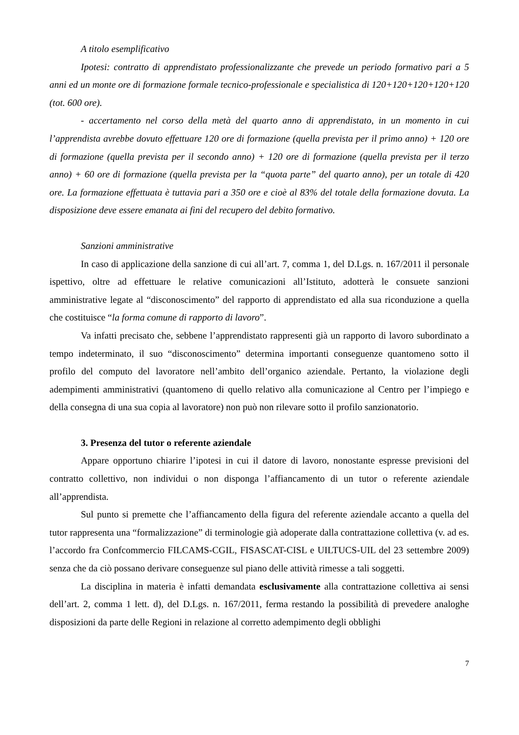A titolo esemplificativo
Ipotesi: contratto di apprendistato professionalizzante che prevede un periodo formativo pari a 5 anni ed un monte ore di formazione formale tecnico-professionale e specialistica di 120+120+120+120+120 (tot. 600 ore).
- accertamento nel corso della metà del quarto anno di apprendistato, in un momento in cui l’apprendista avrebbe dovuto effettuare 120 ore di formazione (quella prevista per il primo anno) + 120 ore di formazione (quella prevista per il secondo anno) + 120 ore di formazione (quella prevista per il terzo anno) + 60 ore di formazione (quella prevista per la “quota parte” del quarto anno), per un totale di 420 ore. La formazione effettuata è tuttavia pari a 350 ore e cioè al 83% del totale della formazione dovuta. La disposizione deve essere emanata ai fini del recupero del debito formativo.
Sanzioni amministrative
In caso di applicazione della sanzione di cui all’art. 7, comma 1, del D.Lgs. n. 167/2011 il personale ispettivo, oltre ad effettuare le relative comunicazioni all’Istituto, adotterà le consuete sanzioni amministrative legate al “disconoscimento” del rapporto di apprendistato ed alla sua riconduzione a quella che costituisce “la forma comune di rapporto di lavoro”.
Va infatti precisato che, sebbene l’apprendistato rappresenti già un rapporto di lavoro subordinato a tempo indeterminato, il suo “disconoscimento” determina importanti conseguenze quantomeno sotto il profilo del computo del lavoratore nell’ambito dell’organico aziendale. Pertanto, la violazione degli adempimenti amministrativi (quantomeno di quello relativo alla comunicazione al Centro per l’impiego e della consegna di una sua copia al lavoratore) non può non rilevare sotto il profilo sanzionatorio.
3. Presenza del tutor o referente aziendale
Appare opportuno chiarire l’ipotesi in cui il datore di lavoro, nonostante espresse previsioni del contratto collettivo, non individui o non disponga l’affiancamento di un tutor o referente aziendale all’apprendista.
Sul punto si premette che l’affiancamento della figura del referente aziendale accanto a quella del tutor rappresenta una “formalizzazione” di terminologie già adoperate dalla contrattazione collettiva (v. ad es. l’accordo fra Confcommercio FILCAMS-CGIL, FISASCAT-CISL e UILTUCS-UIL del 23 settembre 2009) senza che da ciò possano derivare conseguenze sul piano delle attività rimesse a tali soggetti.
La disciplina in materia è infatti demandata esclusivamente alla contrattazione collettiva ai sensi dell’art. 2, comma 1 lett. d), del D.Lgs. n. 167/2011, ferma restando la possibilità di prevedere analoghe disposizioni da parte delle Regioni in relazione al corretto adempimento degli obblighi
7